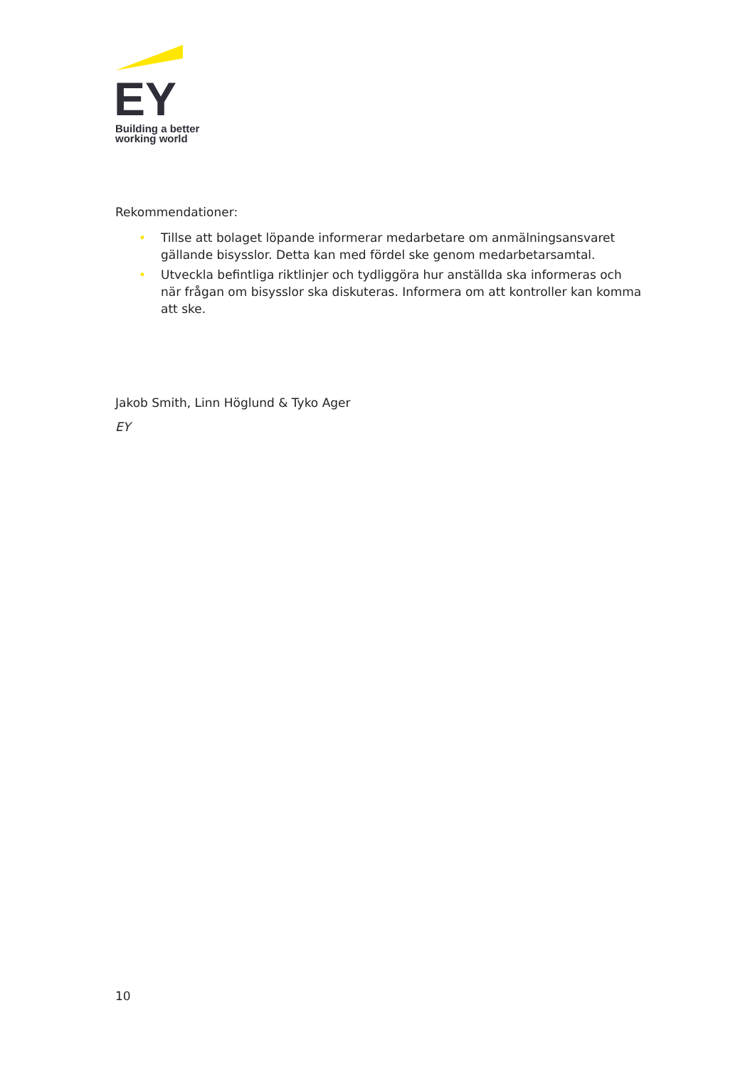EY
Building a better
working world
Rekommendationer:
• Tillse att bolaget löpande informerar medarbetare om anmälningsansvaret gällande bisysslor. Detta kan med fördel ske genom medarbetarsamtal.
• Utveckla befintliga riktlinjer och tydliggöra hur anställda ska informeras och när frågan om bisysslor ska diskuteras. Informera om att kontroller kan komma att ske.
Jakob Smith, Linn Höglund & Tyko Ager
EY
10